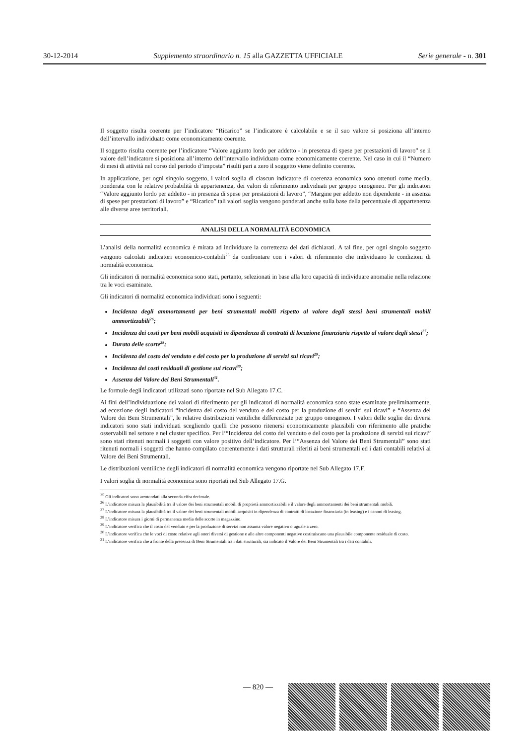30-12-2014 Supplemento straordinario n. 15 alla GAZZETTA UFFICIALE Serie generale - n. 301
Il soggetto risulta coerente per l’indicatore “Ricarico” se l’indicatore è calcolabile e se il suo valore si posiziona all’interno dell’intervallo individuato come economicamente coerente.
Il soggetto risulta coerente per l’indicatore “Valore aggiunto lordo per addetto - in presenza di spese per prestazioni di lavoro” se il valore dell’indicatore si posiziona all’interno dell’intervallo individuato come economicamente coerente. Nel caso in cui il “Numero di mesi di attività nel corso del periodo d’imposta” risulti pari a zero il soggetto viene definito coerente.
In applicazione, per ogni singolo soggetto, i valori soglia di ciascun indicatore di coerenza economica sono ottenuti come media, ponderata con le relative probabilità di appartenenza, dei valori di riferimento individuati per gruppo omogeneo. Per gli indicatori “Valore aggiunto lordo per addetto - in presenza di spese per prestazioni di lavoro”, “Margine per addetto non dipendente - in assenza di spese per prestazioni di lavoro” e “Ricarico” tali valori soglia vengono ponderati anche sulla base della percentuale di appartenenza alle diverse aree territoriali.
ANALISI DELLA NORMALITÀ ECONOMICA
L’analisi della normalità economica è mirata ad individuare la correttezza dei dati dichiarati. A tal fine, per ogni singolo soggetto vengono calcolati indicatori economico-contabili<sup>25</sup> da confrontare con i valori di riferimento che individuano le condizioni di normalità economica.
Gli indicatori di normalità economica sono stati, pertanto, selezionati in base alla loro capacità di individuare anomalie nella relazione tra le voci esaminate.
Gli indicatori di normalità economica individuati sono i seguenti:
Incidenza degli ammortamenti per beni strumentali mobili rispetto al valore degli stessi beni strumentali mobili ammortizzabili<sup>26</sup>;
Incidenza dei costi per beni mobili acquisiti in dipendenza di contratti di locazione finanziaria rispetto al valore degli stessi<sup>27</sup>;
Durata delle scorte<sup>28</sup>;
Incidenza del costo del venduto e del costo per la produzione di servizi sui ricavi<sup>29</sup>;
Incidenza dei costi residuali di gestione sui ricavi<sup>30</sup>;
Assenza del Valore dei Beni Strumentali<sup>31</sup>.
Le formule degli indicatori utilizzati sono riportate nel Sub Allegato 17.C.
Ai fini dell’individuazione dei valori di riferimento per gli indicatori di normalità economica sono state esaminate preliminarmente, ad eccezione degli indicatori “Incidenza del costo del venduto e del costo per la produzione di servizi sui ricavi” e “Assenza del Valore dei Beni Strumentali”, le relative distribuzioni ventiliche differenziate per gruppo omogeneo. I valori delle soglie dei diversi indicatori sono stati individuati scegliendo quelli che possono ritenersi economicamente plausibili con riferimento alle pratiche osservabili nel settore e nel cluster specifico. Per l’“Incidenza del costo del venduto e del costo per la produzione di servizi sui ricavi” sono stati ritenuti normali i soggetti con valore positivo dell’indicatore. Per l’“Assenza del Valore dei Beni Strumentali” sono stati ritenuti normali i soggetti che hanno compilato coerentemente i dati strutturali riferiti ai beni strumentali ed i dati contabili relativi al Valore dei Beni Strumentali.
Le distribuzioni ventiliche degli indicatori di normalità economica vengono riportate nel Sub Allegato 17.F.
I valori soglia di normalità economica sono riportati nel Sub Allegato 17.G.
<sup>25</sup> Gli indicatori sono arrotondati alla seconda cifra decimale.
<sup>26</sup> L’indicatore misura la plausibilità tra il valore dei beni strumentali mobili di proprietà ammortizzabili e il valore degli ammortamenti dei beni strumentali mobili.
<sup>27</sup> L’indicatore misura la plausibilità tra il valore dei beni strumentali mobili acquisiti in dipendenza di contratti di locazione finanziaria (in leasing) e i canoni di leasing.
<sup>28</sup> L’indicatore misura i giorni di permanenza media delle scorte in magazzino.
<sup>29</sup> L’indicatore verifica che il costo del venduto e per la produzione di servizi non assuma valore negativo o uguale a zero.
<sup>30</sup> L’indicatore verifica che le voci di costo relative agli oneri diversi di gestione e alle altre componenti negative costituiscano una plausibile componente residuale di costo.
<sup>31</sup> L’indicatore verifica che a fronte della presenza di Beni Strumentali tra i dati strutturali, sia indicato il Valore dei Beni Strumentali tra i dati contabili.
— 820 —